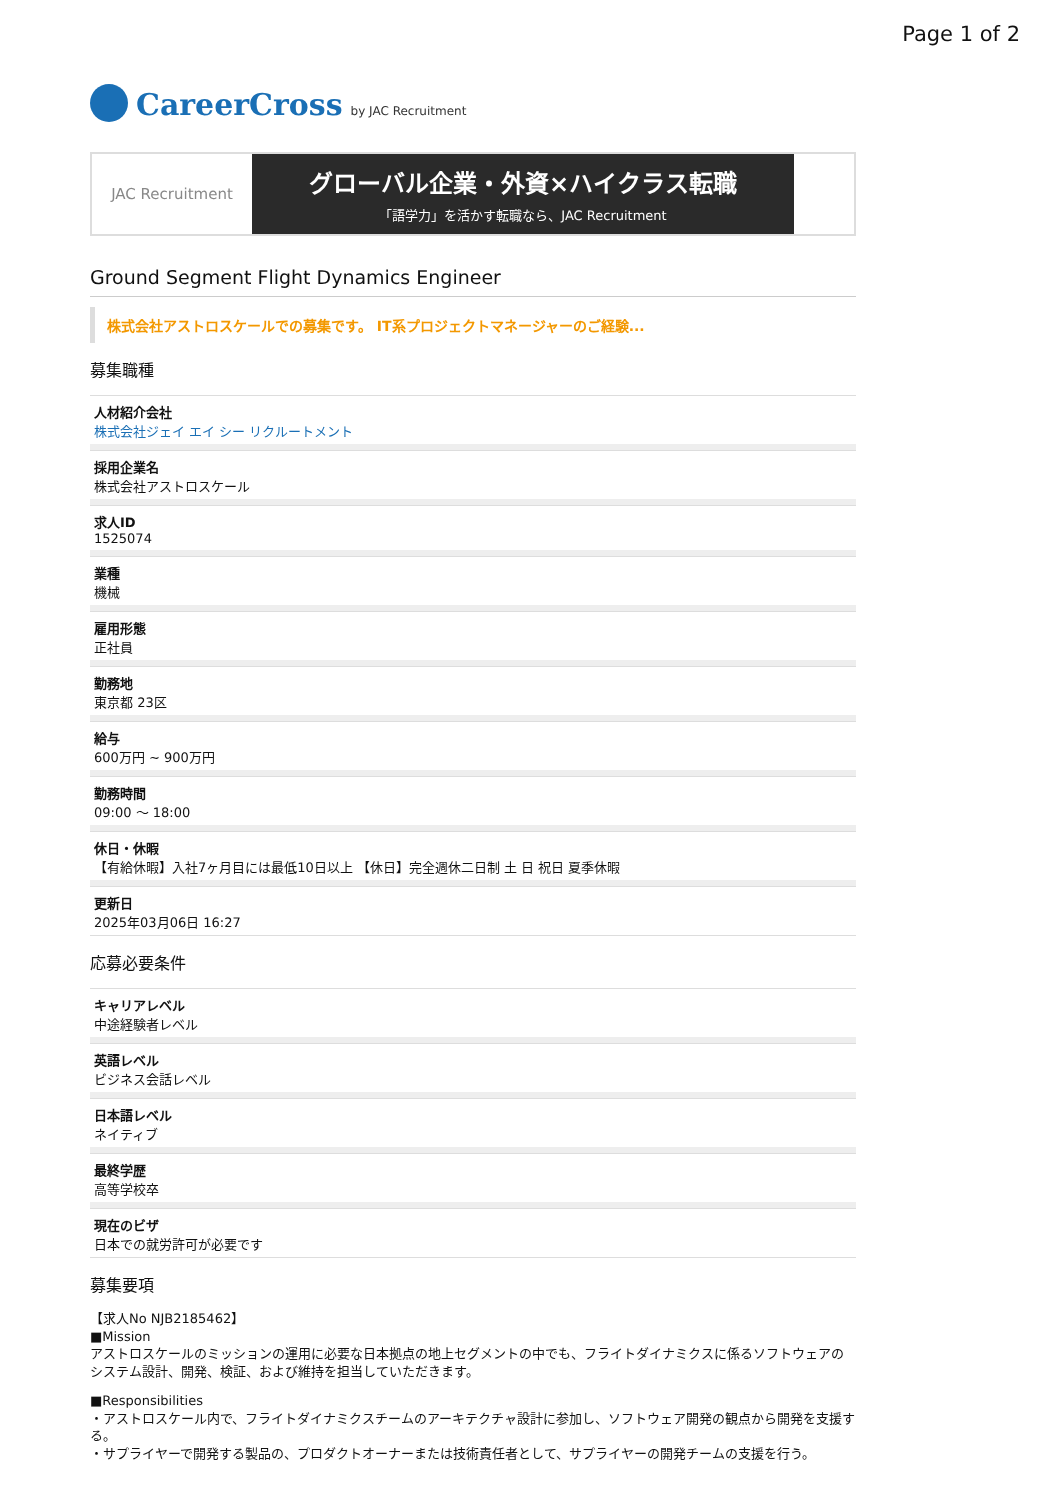Page 1 of 2
CareerCross by JAC Recruitment
JAC Recruitment
グローバル企業・外資×ハイクラス転職
「語学力」を活かす転職なら、JAC Recruitment
Ground Segment Flight Dynamics Engineer
株式会社アストロスケールでの募集です。 IT系プロジェクトマネージャーのご経験...
募集職種
人材紹介会社
株式会社ジェイ エイ シー リクルートメント
採用企業名
株式会社アストロスケール
求人ID
1525074
業種
機械
雇用形態
正社員
勤務地
東京都 23区
給与
600万円 ~ 900万円
勤務時間
09:00 〜 18:00
休日・休暇
【有給休暇】入社7ヶ月目には最低10日以上 【休日】完全週休二日制 土 日 祝日 夏季休暇
更新日
2025年03月06日 16:27
応募必要条件
キャリアレベル
中途経験者レベル
英語レベル
ビジネス会話レベル
日本語レベル
ネイティブ
最終学歴
高等学校卒
現在のビザ
日本での就労許可が必要です
募集要項
【求人No NJB2185462】
■Mission
アストロスケールのミッションの運用に必要な日本拠点の地上セグメントの中でも、フライトダイナミクスに係るソフトウェアのシステム設計、開発、検証、および維持を担当していただきます。
■Responsibilities
・アストロスケール内で、フライトダイナミクスチームのアーキテクチャ設計に参加し、ソフトウェア開発の観点から開発を支援する。
・サプライヤーで開発する製品の、プロダクトオーナーまたは技術責任者として、サプライヤーの開発チームの支援を行う。